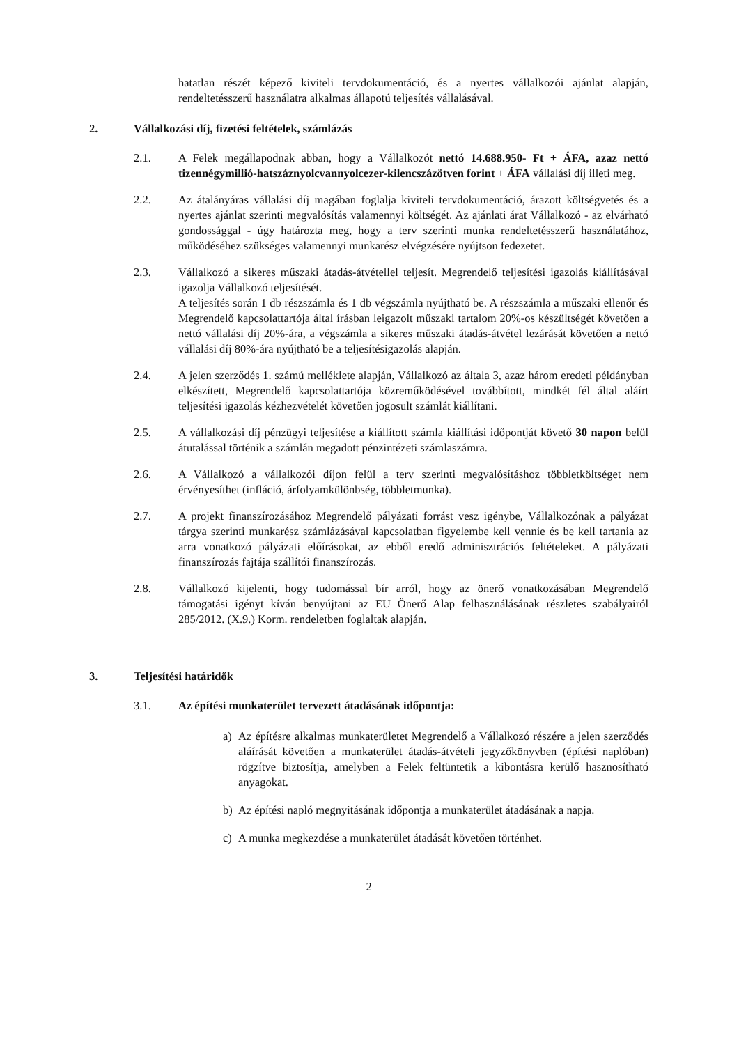hatatlan részét képező kiviteli tervdokumentáció, és a nyertes vállalkozói ajánlat alapján, rendeltetésszerű használatra alkalmas állapotú teljesítés vállalásával.
2. Vállalkozási díj, fizetési feltételek, számlázás
2.1. A Felek megállapodnak abban, hogy a Vállalkozót nettó 14.688.950- Ft + ÁFA, azaz nettó tizennégymillió-hatszáznyolcvannyolcezer-kilencszázötven forint + ÁFA vállalási díj illeti meg.
2.2. Az átalányáras vállalási díj magában foglalja kiviteli tervdokumentáció, árazott költségvetés és a nyertes ajánlat szerinti megvalósítás valamennyi költségét. Az ajánlati árat Vállalkozó - az elvárható gondossággal - úgy határozta meg, hogy a terv szerinti munka rendeltetésszerű használatához, működéséhez szükséges valamennyi munkarész elvégzésére nyújtson fedezetet.
2.3. Vállalkozó a sikeres műszaki átadás-átvétellel teljesít. Megrendelő teljesítési igazolás kiállításával igazolja Vállalkozó teljesítését.
A teljesítés során 1 db részszámla és 1 db végszámla nyújtható be. A részszámla a műszaki ellenőr és Megrendelő kapcsolattartója által írásban leigazolt műszaki tartalom 20%-os készültségét követően a nettó vállalási díj 20%-ára, a végszámla a sikeres műszaki átadás-átvétel lezárását követően a nettó vállalási díj 80%-ára nyújtható be a teljesítésigazolás alapján.
2.4. A jelen szerződés 1. számú melléklete alapján, Vállalkozó az általa 3, azaz három eredeti példányban elkészített, Megrendelő kapcsolattartója közreműködésével továbbított, mindkét fél által aláírt teljesítési igazolás kézhezvételét követően jogosult számlát kiállítani.
2.5. A vállalkozási díj pénzügyi teljesítése a kiállított számla kiállítási időpontját követő 30 napon belül átutalással történik a számlán megadott pénzintézeti számlaszámra.
2.6. A Vállalkozó a vállalkozói díjon felül a terv szerinti megvalósításhoz többletköltséget nem érvényesíthet (infláció, árfolyamkülönbség, többletmunka).
2.7. A projekt finanszírozásához Megrendelő pályázati forrást vesz igénybe, Vállalkozónak a pályázat tárgya szerinti munkarész számlázásával kapcsolatban figyelembe kell vennie és be kell tartania az arra vonatkozó pályázati előírásokat, az ebből eredő adminisztrációs feltételeket. A pályázati finanszírozás fajtája szállítói finanszírozás.
2.8. Vállalkozó kijelenti, hogy tudomással bír arról, hogy az önerő vonatkozásában Megrendelő támogatási igényt kíván benyújtani az EU Önerő Alap felhasználásának részletes szabályairól 285/2012. (X.9.) Korm. rendeletben foglaltak alapján.
3. Teljesítési határidők
3.1. Az építési munkaterület tervezett átadásának időpontja:
a) Az építésre alkalmas munkaterületet Megrendelő a Vállalkozó részére a jelen szerződés aláírását követően a munkaterület átadás-átvételi jegyzőkönyvben (építési naplóban) rögzítve biztosítja, amelyben a Felek feltüntetik a kibontásra kerülő hasznosítható anyagokat.
b) Az építési napló megnyitásának időpontja a munkaterület átadásának a napja.
c) A munka megkezdése a munkaterület átadását követően történhet.
2